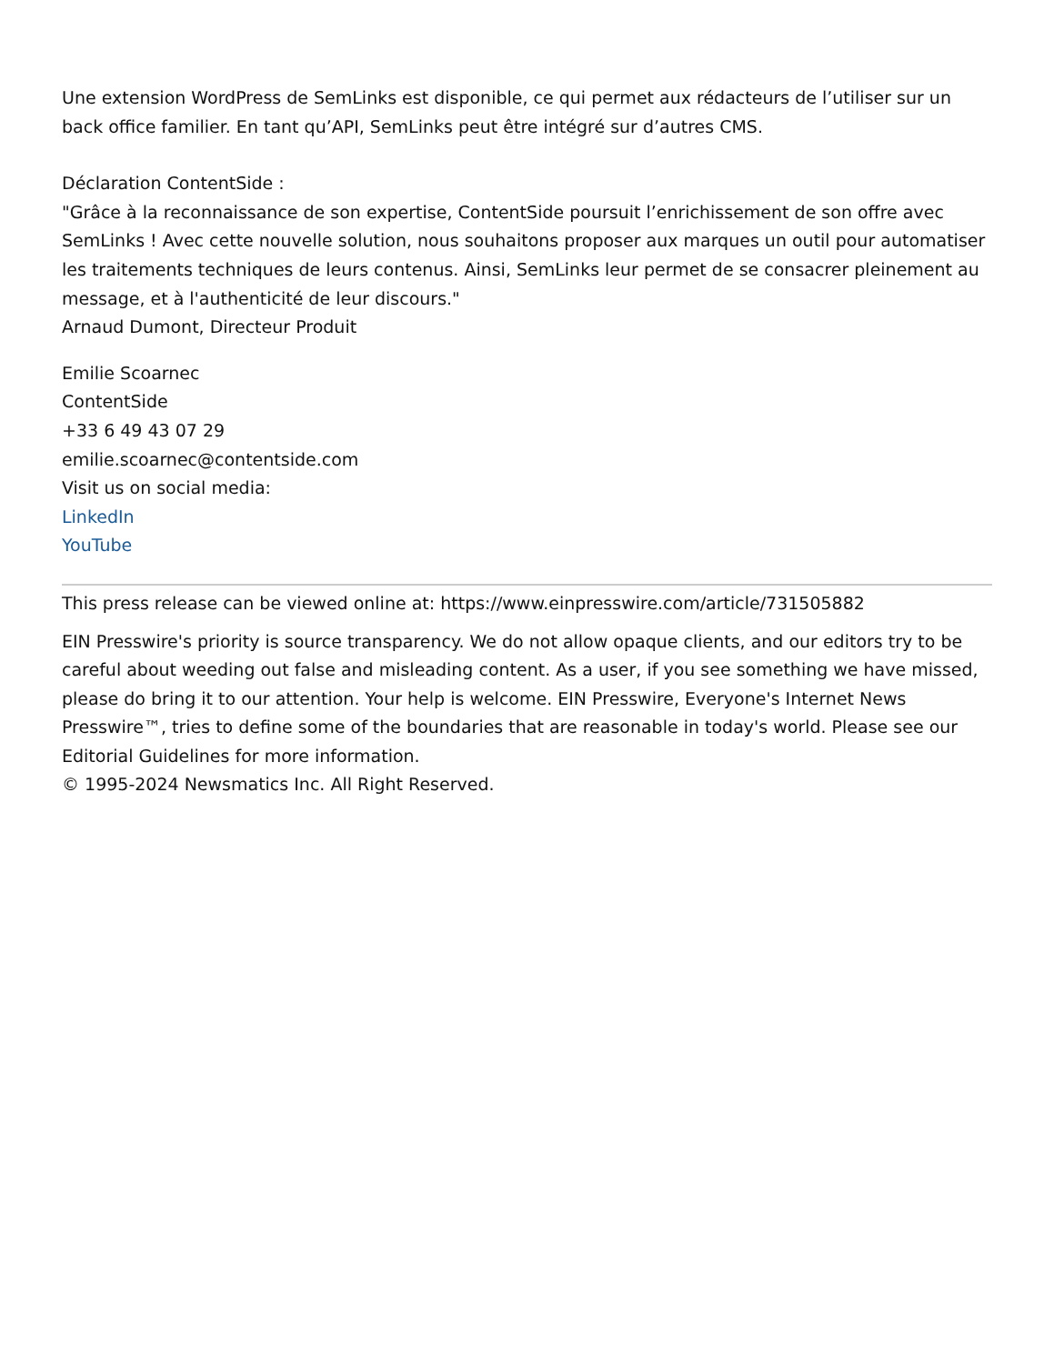Une extension WordPress de SemLinks est disponible, ce qui permet aux rédacteurs de l’utiliser sur un back office familier. En tant qu’API, SemLinks peut être intégré sur d’autres CMS.
Déclaration ContentSide :
"Grâce à la reconnaissance de son expertise, ContentSide poursuit l’enrichissement de son offre avec SemLinks ! Avec cette nouvelle solution, nous souhaitons proposer aux marques un outil pour automatiser les traitements techniques de leurs contenus. Ainsi, SemLinks leur permet de se consacrer pleinement au message, et à l'authenticité de leur discours."
Arnaud Dumont, Directeur Produit
Emilie Scoarnec
ContentSide
+33 6 49 43 07 29
emilie.scoarnec@contentside.com
Visit us on social media:
LinkedIn
YouTube
This press release can be viewed online at: https://www.einpresswire.com/article/731505882
EIN Presswire's priority is source transparency. We do not allow opaque clients, and our editors try to be careful about weeding out false and misleading content. As a user, if you see something we have missed, please do bring it to our attention. Your help is welcome. EIN Presswire, Everyone's Internet News Presswire™, tries to define some of the boundaries that are reasonable in today's world. Please see our Editorial Guidelines for more information.
© 1995-2024 Newsmatics Inc. All Right Reserved.